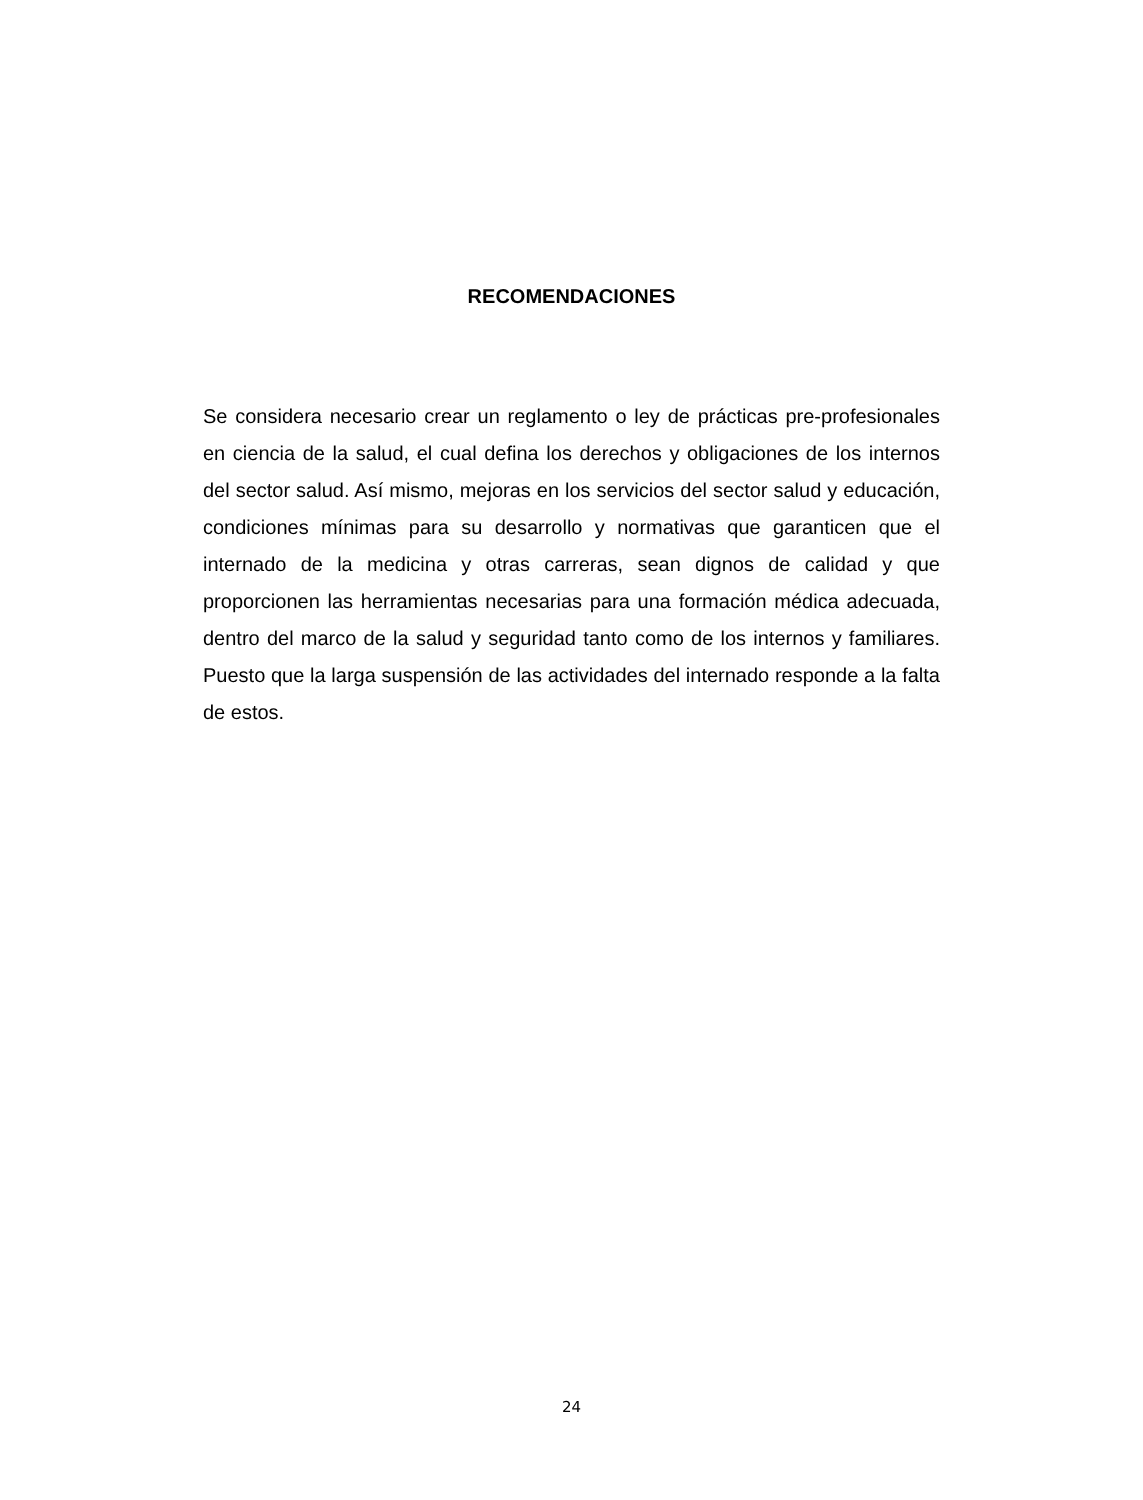RECOMENDACIONES
Se considera necesario crear un reglamento o ley de prácticas pre-profesionales en ciencia de la salud, el cual defina los derechos y obligaciones de los internos del sector salud. Así mismo, mejoras en los servicios del sector salud y educación, condiciones mínimas para su desarrollo y normativas que garanticen que el internado de la medicina y otras carreras, sean dignos de calidad y que proporcionen las herramientas necesarias para una formación médica adecuada, dentro del marco de la salud y seguridad tanto como de los internos y familiares. Puesto que la larga suspensión de las actividades del internado responde a la falta de estos.
24